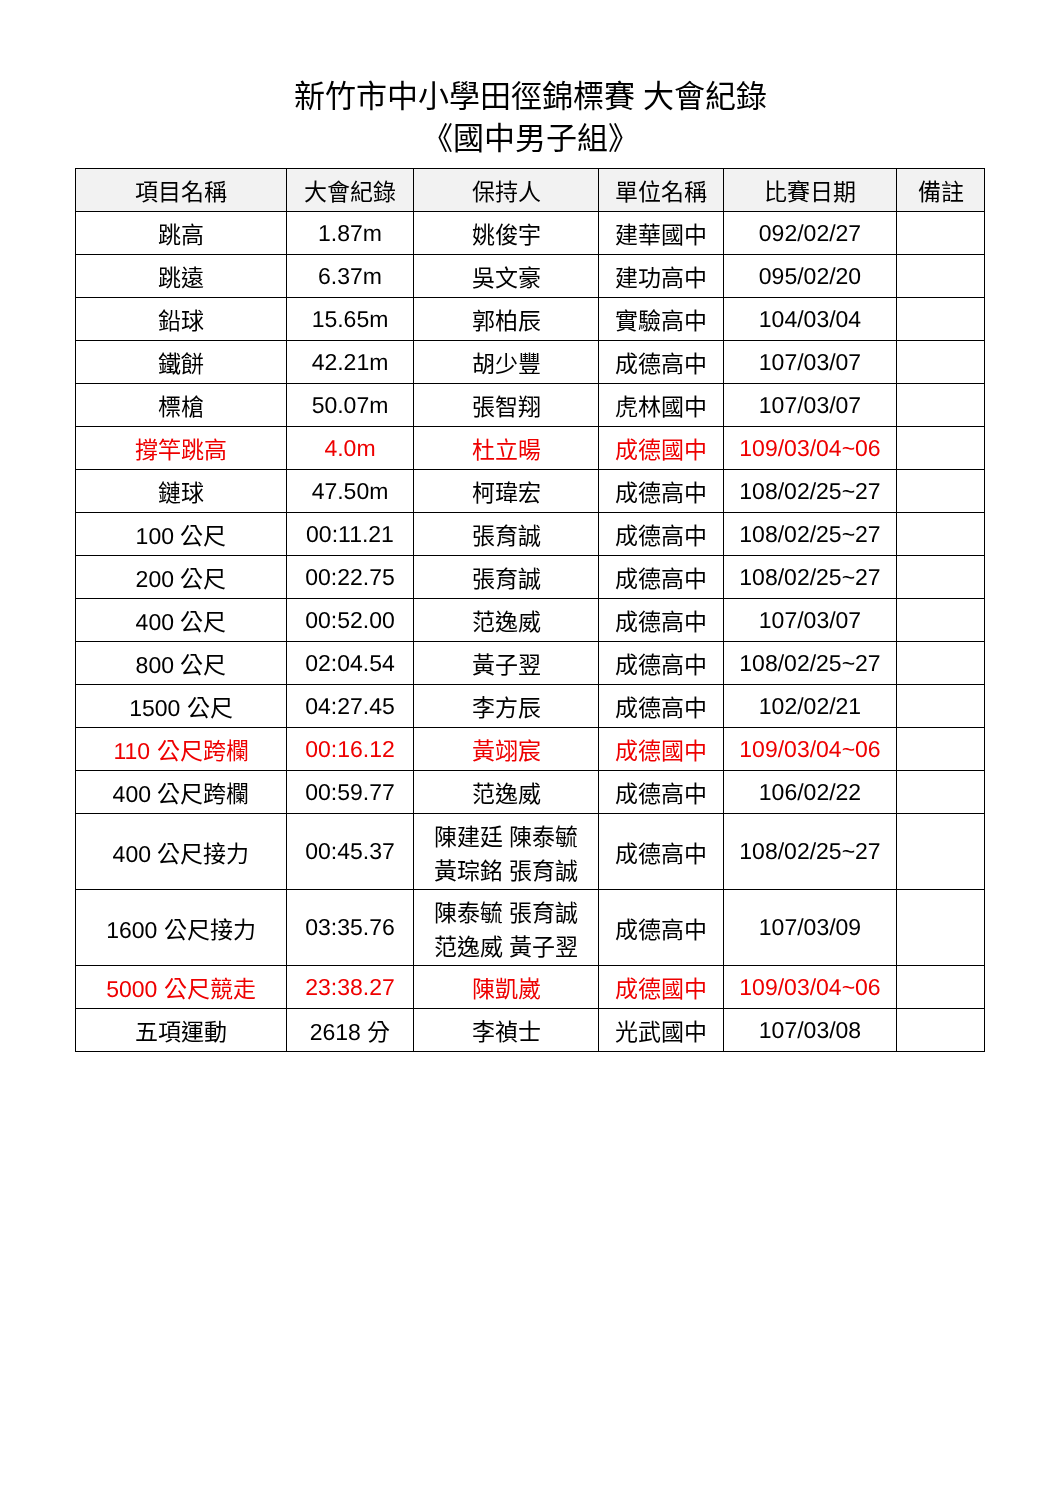新竹市中小學田徑錦標賽 大會紀錄
《國中男子組》
| 項目名稱 | 大會紀錄 | 保持人 | 單位名稱 | 比賽日期 | 備註 |
| --- | --- | --- | --- | --- | --- |
| 跳高 | 1.87m | 姚俊宇 | 建華國中 | 092/02/27 | |
| 跳遠 | 6.37m | 吳文豪 | 建功高中 | 095/02/20 | |
| 鉛球 | 15.65m | 郭柏辰 | 實驗高中 | 104/03/04 | |
| 鐵餅 | 42.21m | 胡少豐 | 成德高中 | 107/03/07 | |
| 標槍 | 50.07m | 張智翔 | 虎林國中 | 107/03/07 | |
| 撐竿跳高 | 4.0m | 杜立暘 | 成德國中 | 109/03/04~06 | |
| 鏈球 | 47.50m | 柯瑋宏 | 成德高中 | 108/02/25~27 | |
| 100 公尺 | 00:11.21 | 張育誠 | 成德高中 | 108/02/25~27 | |
| 200 公尺 | 00:22.75 | 張育誠 | 成德高中 | 108/02/25~27 | |
| 400 公尺 | 00:52.00 | 范逸威 | 成德高中 | 107/03/07 | |
| 800 公尺 | 02:04.54 | 黃子翌 | 成德高中 | 108/02/25~27 | |
| 1500 公尺 | 04:27.45 | 李方辰 | 成德高中 | 102/02/21 | |
| 110 公尺跨欄 | 00:16.12 | 黃翊宸 | 成德國中 | 109/03/04~06 | |
| 400 公尺跨欄 | 00:59.77 | 范逸威 | 成德高中 | 106/02/22 | |
| 400 公尺接力 | 00:45.37 | 陳建廷 陳泰毓 黃琮銘 張育誠 | 成德高中 | 108/02/25~27 | |
| 1600 公尺接力 | 03:35.76 | 陳泰毓 張育誠 范逸威 黃子翌 | 成德高中 | 107/03/09 | |
| 5000 公尺競走 | 23:38.27 | 陳凱崴 | 成德國中 | 109/03/04~06 | |
| 五項運動 | 2618 分 | 李禎士 | 光武國中 | 107/03/08 | |